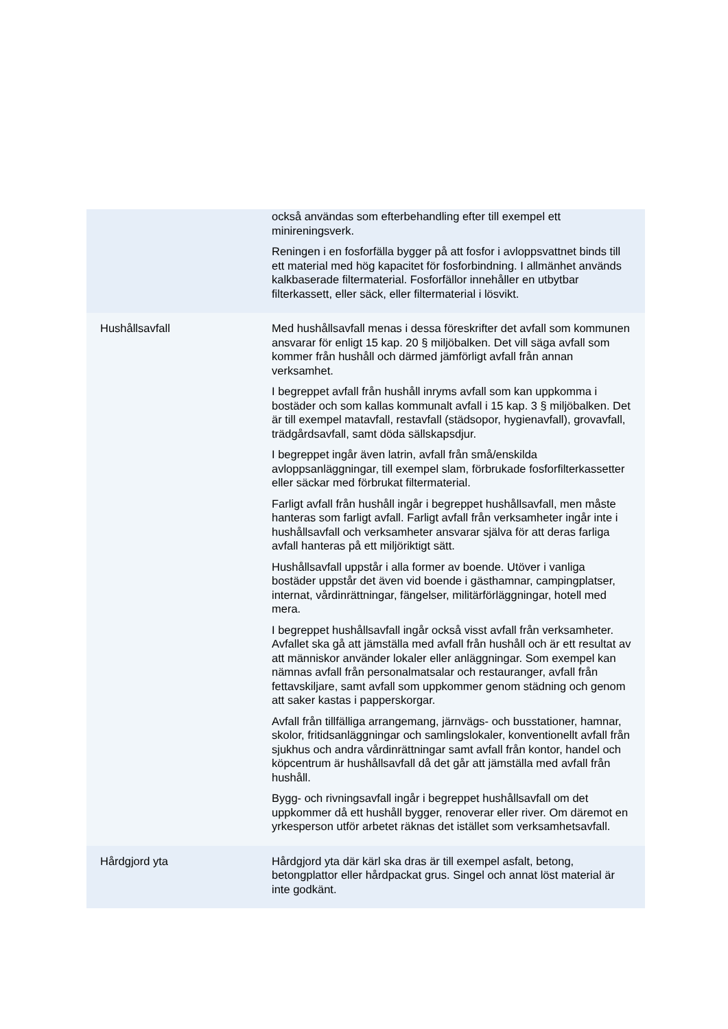| | också användas som efterbehandling efter till exempel ett minireningsverk. Reningen i en fosforfälla bygger på att fosfor i avloppsvattnet binds till ett material med hög kapacitet för fosforbindning. I allmänhet används kalkbaserade filtermaterial. Fosforfällor innehåller en utbytbar filterkassett, eller säck, eller filtermaterial i lösvikt. |
| Hushållsavfall | Med hushållsavfall menas i dessa föreskrifter det avfall som kommunen ansvarar för enligt 15 kap. 20 § miljöbalken. Det vill säga avfall som kommer från hushåll och därmed jämförligt avfall från annan verksamhet. I begreppet avfall från hushåll inryms avfall som kan uppkomma i bostäder och som kallas kommunalt avfall i 15 kap. 3 § miljöbalken. Det är till exempel matavfall, restavfall (städsopor, hygienavfall), grovavfall, trädgårdsavfall, samt döda sällskapsdjur. I begreppet ingår även latrin, avfall från små/enskilda avloppsanläggningar, till exempel slam, förbrukade fosforfilterkassetter eller säckar med förbrukat filtermaterial. Farligt avfall från hushåll ingår i begreppet hushållsavfall, men måste hanteras som farligt avfall. Farligt avfall från verksamheter ingår inte i hushållsavfall och verksamheter ansvarar själva för att deras farliga avfall hanteras på ett miljöriktigt sätt. Hushållsavfall uppstår i alla former av boende. Utöver i vanliga bostäder uppstår det även vid boende i gästhamnar, campingplatser, internat, vårdinrättningar, fängelser, militärförläggningar, hotell med mera. I begreppet hushållsavfall ingår också visst avfall från verksamheter. Avfallet ska gå att jämställa med avfall från hushåll och är ett resultat av att människor använder lokaler eller anläggningar. Som exempel kan nämnas avfall från personalmatsalar och restauranger, avfall från fettavskiljare, samt avfall som uppkommer genom städning och genom att saker kastas i papperskorgar. Avfall från tillfälliga arrangemang, järnvägs- och busstationer, hamnar, skolor, fritidsanläggningar och samlingslokaler, konventionellt avfall från sjukhus och andra vårdinrättningar samt avfall från kontor, handel och köpcentrum är hushållsavfall då det går att jämställa med avfall från hushåll. Bygg- och rivningsavfall ingår i begreppet hushållsavfall om det uppkommer då ett hushåll bygger, renoverar eller river. Om däremot en yrkesperson utför arbetet räknas det istället som verksamhetsavfall. |
| Hårdgjord yta | Hårdgjord yta där kärl ska dras är till exempel asfalt, betong, betongplattor eller hårdpackat grus. Singel och annat löst material är inte godkänt. |